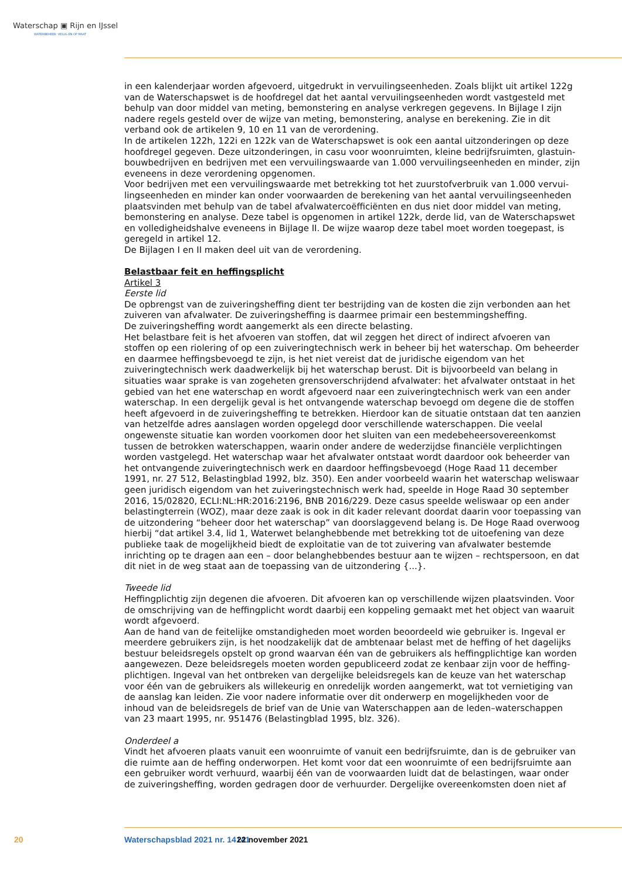Waterschap ▣ Rijn en IJssel
WATERBEHEER: VEILIG EN OP MAAT
in een kalenderjaar worden afgevoerd, uitgedrukt in vervuilingseenheden. Zoals blijkt uit artikel 122g van de Waterschapswet is de hoofdregel dat het aantal vervuilingseenheden wordt vastgesteld met behulp van door middel van meting, bemonstering en analyse verkregen gegevens. In Bijlage I zijn nadere regels gesteld over de wijze van meting, bemonstering, analyse en berekening. Zie in dit verband ook de artikelen 9, 10 en 11 van de verordening.
In de artikelen 122h, 122i en 122k van de Waterschapswet is ook een aantal uitzonderingen op deze hoofdregel gegeven. Deze uitzonderingen, in casu voor woonruimten, kleine bedrijfsruimten, glastuin­bouwbedrijven en bedrijven met een vervuilingswaarde van 1.000 vervuilingseenheden en minder, zijn eveneens in deze verordening opgenomen.
Voor bedrijven met een vervuilingswaarde met betrekking tot het zuurstofverbruik van 1.000 vervui­lingseenheden en minder kan onder voorwaarden de berekening van het aantal vervuilingseenheden plaatsvinden met behulp van de tabel afvalwatercoëfficiënten en dus niet door middel van meting, bemonstering en analyse. Deze tabel is opgenomen in artikel 122k, derde lid, van de Waterschapswet en volledigheidshalve eveneens in Bijlage II. De wijze waarop deze tabel moet worden toegepast, is geregeld in artikel 12.
De Bijlagen I en II maken deel uit van de verordening.
Belastbaar feit en heffingsplicht
Artikel 3
Eerste lid
De opbrengst van de zuiveringsheffing dient ter bestrijding van de kosten die zijn verbonden aan het zuiveren van afvalwater. De zuiveringsheffing is daarmee primair een bestemmingsheffing.
De zuiveringsheffing wordt aangemerkt als een directe belasting.
Het belastbare feit is het afvoeren van stoffen, dat wil zeggen het direct of indirect afvoeren van stoffen op een riolering of op een zuiveringtechnisch werk in beheer bij het waterschap. Om beheerder en daarmee heffingsbevoegd te zijn, is het niet vereist dat de juridische eigendom van het zuiveringtechnisch werk daadwerkelijk bij het waterschap berust. Dit is bijvoorbeeld van belang in situaties waar sprake is van zogeheten grensoverschrijdend afvalwater: het afvalwater ontstaat in het gebied van het ene waterschap en wordt afgevoerd naar een zuiveringtechnisch werk van een ander waterschap. In een dergelijk geval is het ontvangende waterschap bevoegd om degene die de stoffen heeft afgevoerd in de zuiveringsheffing te betrekken. Hierdoor kan de situatie ontstaan dat ten aanzien van hetzelfde adres aanslagen worden opgelegd door verschillende waterschappen. Die veelal ongewenste situatie kan worden voorkomen door het sluiten van een medebeheersovereenkomst tussen de betrokken water­schappen, waarin onder andere de wederzijdse financiële verplichtingen worden vastgelegd. Het wa­terschap waar het afvalwater ontstaat wordt daardoor ook beheerder van het ontvangende zuivering­technisch werk en daardoor heffingsbevoegd (Hoge Raad 11 december 1991, nr. 27 512, Belastingblad 1992, blz. 350). Een ander voorbeeld waarin het waterschap weliswaar geen juridisch eigendom van het zuiveringstechnisch werk had, speelde in Hoge Raad 30 september 2016, 15/02820, ECLI:NL:HR:2016:2196, BNB 2016/229. Deze casus speelde weliswaar op een ander belastingterrein (WOZ), maar deze zaak is ook in dit kader relevant doordat daarin voor toepassing van de uitzondering “beheer door het waterschap” van doorslaggevend belang is. De Hoge Raad overwoog hierbij “dat artikel 3.4, lid 1, Waterwet belanghebbende met betrekking tot de uitoefening van deze publieke taak de mogelijkheid biedt de exploitatie van de tot zuivering van afvalwater bestemde inrichting op te dragen aan een – door belanghebbendes bestuur aan te wijzen – rechtspersoon, en dat dit niet in de weg staat aan de toepassing van de uitzondering {...}.
Tweede lid
Heffingplichtig zijn degenen die afvoeren. Dit afvoeren kan op verschillende wijzen plaatsvinden. Voor de omschrijving van de heffingplicht wordt daarbij een koppeling gemaakt met het object van waaruit wordt afgevoerd.
Aan de hand van de feitelijke omstandigheden moet worden beoordeeld wie gebruiker is. Ingeval er meerdere gebruikers zijn, is het noodzakelijk dat de ambtenaar belast met de heffing of het dagelijks bestuur beleidsregels opstelt op grond waarvan één van de gebruikers als heffingplichtige kan worden aangewezen. Deze beleidsregels moeten worden gepubliceerd zodat ze kenbaar zijn voor de heffing­plichtigen. Ingeval van het ontbreken van dergelijke beleidsregels kan de keuze van het waterschap voor één van de gebruikers als willekeurig en onredelijk worden aangemerkt, wat tot vernietiging van de aanslag kan leiden. Zie voor nadere informatie over dit onderwerp en mogelijkheden voor de inhoud van de beleidsregels de brief van de Unie van Waterschappen aan de leden–waterschappen van 23 maart 1995, nr. 951476 (Belastingblad 1995, blz. 326).
Onderdeel a
Vindt het afvoeren plaats vanuit een woonruimte of vanuit een bedrijfsruimte, dan is de gebruiker van die ruimte aan de heffing onderworpen. Het komt voor dat een woonruimte of een bedrijfsruimte aan een gebruiker wordt verhuurd, waarbij één van de voorwaarden luidt dat de belastingen, waar onder de zuiveringsheffing, worden gedragen door de verhuurder. Dergelijke overeenkomsten doen niet af
20 Waterschapsblad 2021 nr. 14141 22 november 2021